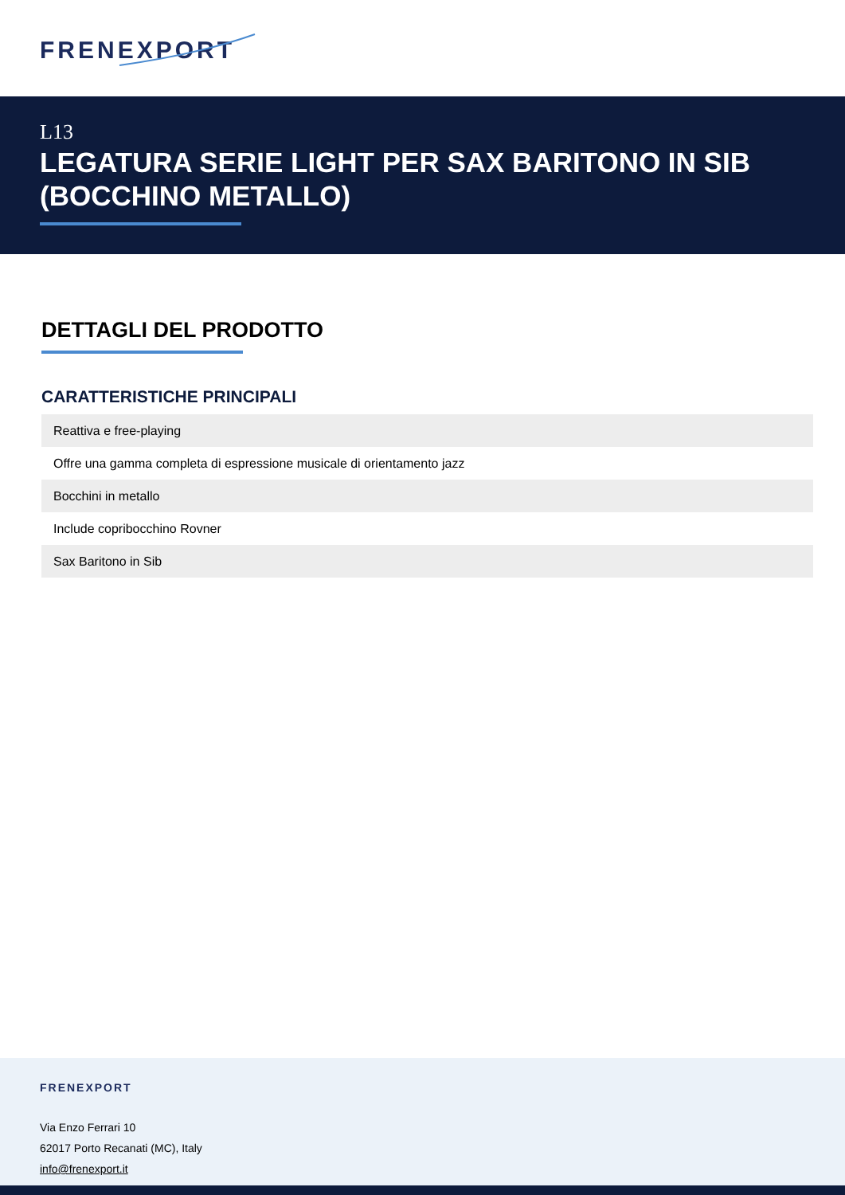FRENEXPORT
L13
LEGATURA SERIE LIGHT PER SAX BARITONO IN SIB (BOCCHINO METALLO)
DETTAGLI DEL PRODOTTO
CARATTERISTICHE PRINCIPALI
| Reattiva e free-playing |
| Offre una gamma completa di espressione musicale di orientamento jazz |
| Bocchini in metallo |
| Include copribocchino Rovner |
| Sax Baritono in Sib |
FRENEXPORT
Via Enzo Ferrari 10
62017 Porto Recanati (MC), Italy
info@frenexport.it